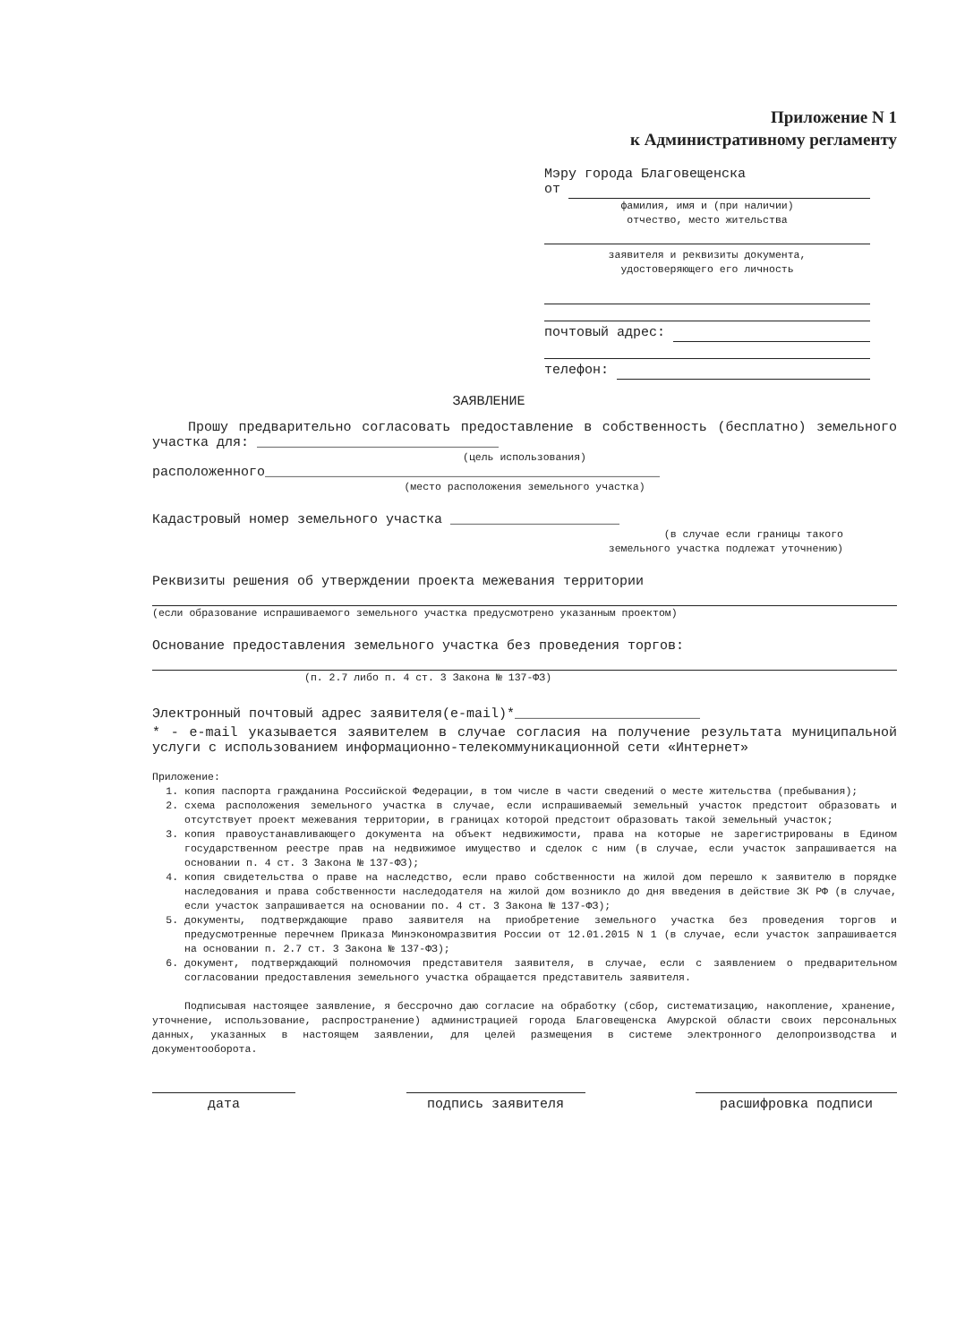Приложение N 1
к Административному регламенту
Мэру города Благовещенска
от
фамилия, имя и (при наличии)
отчество, место жительства
заявителя и реквизиты документа,
удостоверяющего его личность
почтовый адрес:
телефон:
ЗАЯВЛЕНИЕ
Прошу предварительно согласовать предоставление в собственность (бесплатно) земельного участка для: ______________________________
(цель использования)
расположенного_________________________________________________
(место расположения земельного участка)
Кадастровый номер земельного участка _____________________
(в случае если границы такого
земельного участка подлежат уточнению)
Реквизиты решения об утверждении проекта межевания территории
(если образование испрашиваемого земельного участка предусмотрено указанным проектом)
Основание предоставления земельного участка без проведения торгов:
(п. 2.7 либо п. 4 ст. 3 Закона № 137-ФЗ)
Электронный почтовый адрес заявителя(e-mail)*_______________________
* - e-mail указывается заявителем в случае согласия на получение результата муниципальной услуги с использованием информационно-телекоммуникационной сети «Интернет»
Приложение:
1. копия паспорта гражданина Российской Федерации, в том числе в части сведений о месте жительства (пребывания);
2. схема расположения земельного участка в случае, если испрашиваемый земельный участок предстоит образовать и отсутствует проект межевания территории, в границах которой предстоит образовать такой земельный участок;
3. копия правоустанавливающего документа на объект недвижимости, права на которые не зарегистрированы в Едином государственном реестре прав на недвижимое имущество и сделок с ним (в случае, если участок запрашивается на основании п. 4 ст. 3 Закона № 137-ФЗ);
4. копия свидетельства о праве на наследство, если право собственности на жилой дом перешло к заявителю в порядке наследования и права собственности наследодателя на жилой дом возникло до дня введения в действие ЗК РФ (в случае, если участок запрашивается на основании по. 4 ст. 3 Закона № 137-ФЗ);
5. документы, подтверждающие право заявителя на приобретение земельного участка без проведения торгов и предусмотренные перечнем Приказа Минэкономразвития России от 12.01.2015 N 1 (в случае, если участок запрашивается на основании п. 2.7 ст. 3 Закона № 137-ФЗ);
6. документ, подтверждающий полномочия представителя заявителя, в случае, если с заявлением о предварительном согласовании предоставления земельного участка обращается представитель заявителя.
Подписывая настоящее заявление, я бессрочно даю согласие на обработку (сбор, систематизацию, накопление, хранение, уточнение, использование, распространение) администрацией города Благовещенска Амурской области своих персональных данных, указанных в настоящем заявлении, для целей размещения в системе электронного делопроизводства и документооборота.
дата подпись заявителя расшифровка подписи